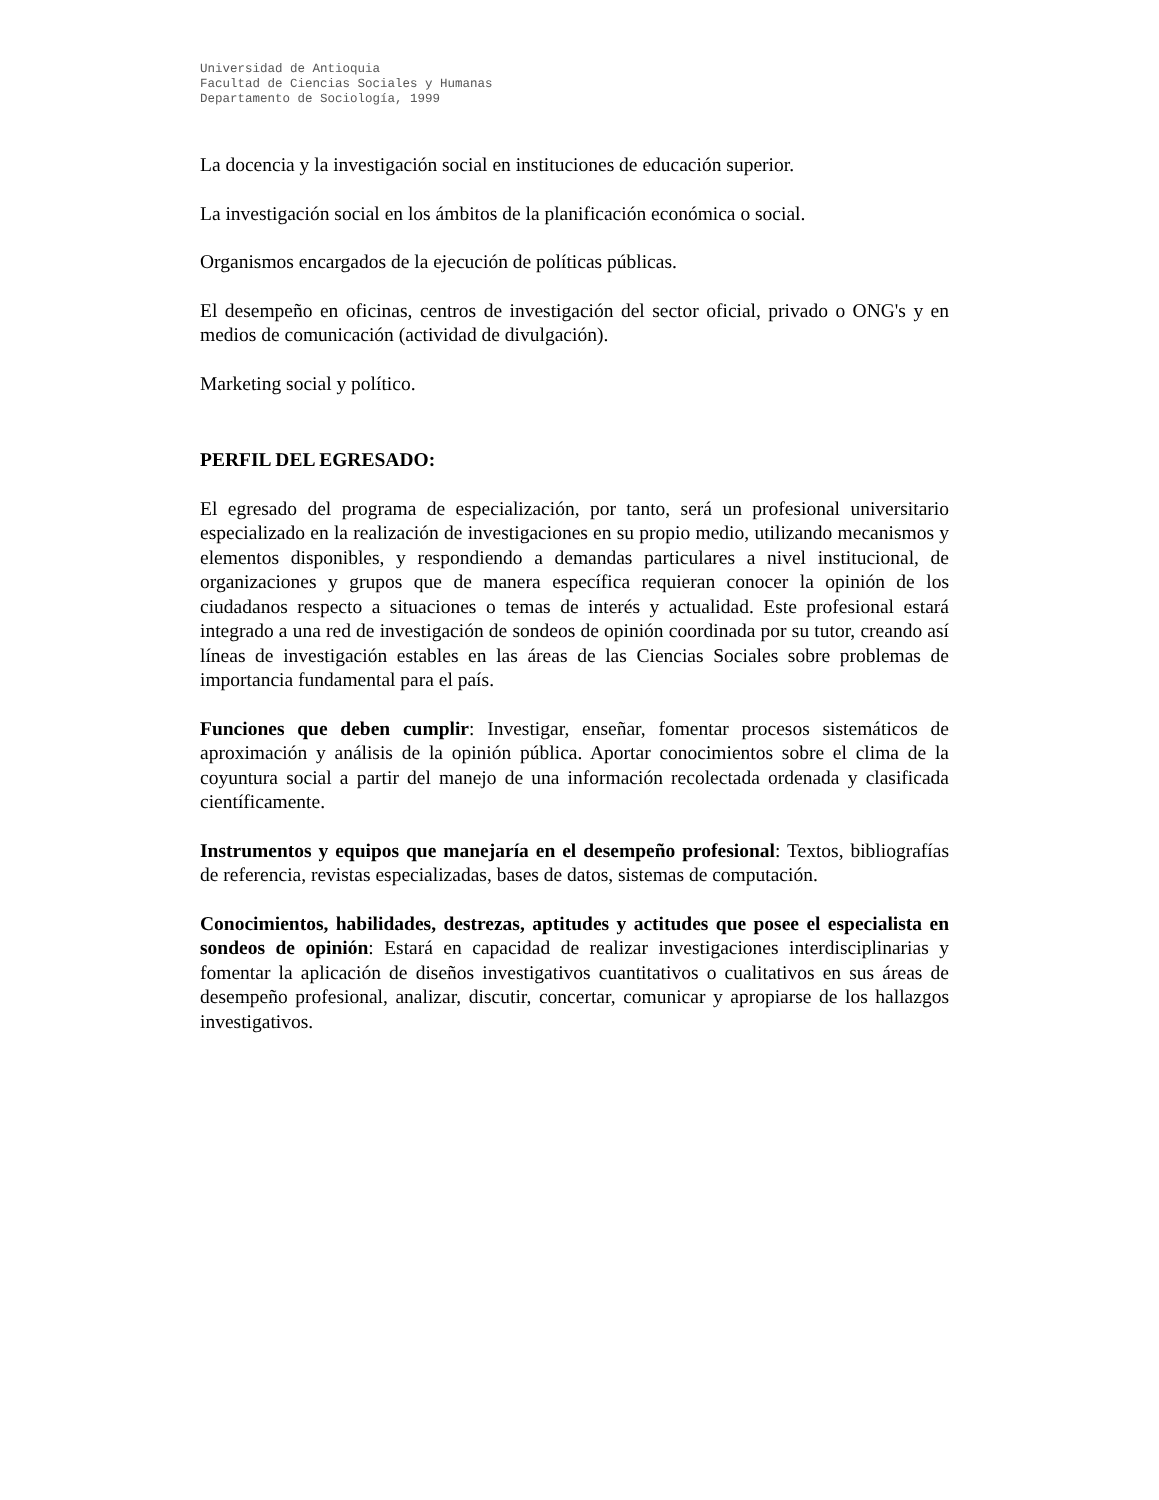Universidad de Antioquia
Facultad de Ciencias Sociales y Humanas
Departamento de Sociología, 1999
La docencia y la investigación social en instituciones de educación superior.
La investigación social en los ámbitos de la planificación económica o social.
Organismos encargados de la ejecución de políticas públicas.
El desempeño en oficinas, centros de investigación del sector oficial, privado o ONG's y en medios de comunicación (actividad de divulgación).
Marketing social y político.
PERFIL DEL EGRESADO:
El egresado del programa de especialización, por tanto, será un profesional universitario especializado en la realización de investigaciones en su propio medio, utilizando mecanismos y elementos disponibles, y respondiendo a demandas particulares a nivel institucional, de organizaciones y grupos que de manera específica requieran conocer la opinión de los ciudadanos respecto a situaciones o temas de interés y actualidad. Este profesional estará integrado a una red de investigación de sondeos de opinión coordinada por su tutor, creando así líneas de investigación estables en las áreas de las Ciencias Sociales sobre problemas de importancia fundamental para el país.
Funciones que deben cumplir: Investigar, enseñar, fomentar procesos sistemáticos de aproximación y análisis de la opinión pública. Aportar conocimientos sobre el clima de la coyuntura social a partir del manejo de una información recolectada ordenada y clasificada científicamente.
Instrumentos y equipos que manejaría en el desempeño profesional: Textos, bibliografías de referencia, revistas especializadas, bases de datos, sistemas de computación.
Conocimientos, habilidades, destrezas, aptitudes y actitudes que posee el especialista en sondeos de opinión: Estará en capacidad de realizar investigaciones interdisciplinarias y fomentar la aplicación de diseños investigativos cuantitativos o cualitativos en sus áreas de desempeño profesional, analizar, discutir, concertar, comunicar y apropiarse de los hallazgos investigativos.